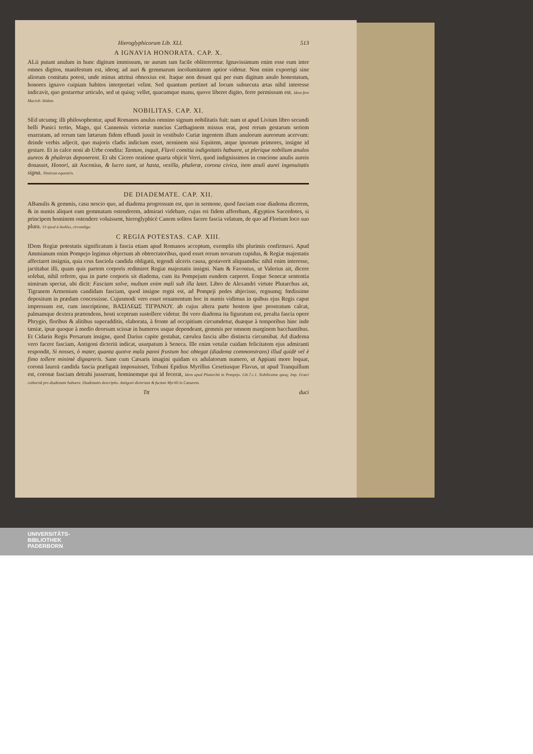Hieroglyphicorum Lib. XLI. 513
A IGNAVIA HONORATA. CAP. X.
ALii putant anulum in hunc digitum immissum, ne aurum tam facile oblitereretur. Ignavissimum enim esse eum inter omnes digitos, manifestum est, ideoq; ad auri & gemmarum incolumitatem aptior videtur. Non enim exporrigi sine aliorum comitatu potest, unde minus attritui obnoxius est. Itaque non desunt qui per eum digitum anulo honestatum, honores ignavo cuipiam habitos interpretari velint. Sed quantum pertinet ad locum subsecuta ætas nihil interesse indicavit, quo gestaretur articulo, sed ut quisq; vellet, quacumque manu, quove liberet digito, ferre permissum est. Idem fere Macrob. ibidem.
NOBILITAS. CAP. XI.
SEd utcumq; illi philosophentur, apud Romanos anulus omnino signum nobilitatis fuit: nam ut apud Livium libro secundi belli Punici tertio, Mago, qui Cannensis victoriæ nuncius Carthaginem missus erat, post rerum gestarum seriem enarratam, ad rerum tam lætarum fidem effundi jussit in vestibulo Curiæ ingentem illum anulorum aureorum acervum: deinde verbis adjecit, quo majoris cladis indicium esset, neminem nisi Equitem, atque ipsorum primores, insigne id gestare. Et in calce noni ab Urbe condita: Tantum, inquit, Flavii comitia indignitatis habuere, ut plerique nobilium anulos aureos & phaleras deponerent. Et ubi Cicero oratione quarta objicit Verri, quod indignissimos in concione anulis aureis donasset, Honori, ait Asconius, & lucro sunt, ut hasta, vexilla, phaleræ, corona civica, item anuli aurei ingenuitatis signa. Nimirum equestris.
DE DIADEMATE. CAP. XII.
ABanulis & gemmis, casu nescio quo, ad diadema progressum est, quo in sermone, quod fasciam esse diadema dicerem, & in numis aliquot eam gemmatam ostenderem, admirari videbare, cujus rei fidem afferebam, Ægyptios Sacerdotes, si principem hominem ostendere voluissent, hieroglyphicè Canem solitos facere fascia velatum, de quo ad Florium loco suo plura. Ut quod à διαδέω, circumligo.
C REGIA POTESTAS. CAP. XIII.
IDem Regiæ potestatis significatum à fascia etiam apud Romanos acceptum, exemplis tibi plurimis confirmavi. Apud Ammianum enim Pompejo legimus objectum ab obtrectatoribus, quod esset rerum novarum cupidus, & Regiæ majestatis affectaret insignia, quia crus fasciola candida obligatū, tegendi ulceris causa, gestaverit aliquamdiu: nihil enim interesse, jactitabat illi, quam quis partem corporis redimiret Regiæ majestatis insigni. Nam & Favonius, ut Valerius ait, dicere solebat, nihil referre, qua in parte corporis sit diadema, cum ita Pompejum eundem carperet. Eoque Senecæ sententia nimirum spectat, ubi dicit: Fasciam solve, multum enim mali sub illa latet. Libro de Alexandri virtute Plutarchus ait, Tigranem Armenium candidam fasciam, quod insigne regni est, ad Pompeji pedes abjecisse, regnumq; fœdissime depositum in prædam concessisse. Cujusmodi vero esset ornamentum hoc in numis vidimus in quibus ejus Regis caput impressum est, cum inscriptione, ΒΑΣΙΛΕΩΣ ΤΙΓΡΑΝΟΥ. ab cujus altera parte hostem ipse prostratum calcat, palmamque dextera prætendens, hosti sceptrum sustollere videtur. Ibi vero diadema ita figuratum est, prealta fascia opere Phrygio, floribus & alitibus superadditis, elaborata, à fronte ad occipitium circumdetur, duæque à temporibus hinc inde tæniæ, ipsæ quoque à medio deorsum scissæ in humeros usque dependeant, gemmis per omnem marginem bacchantibus. Et Cidarin Regis Persarum insigne, quod Darius capite gestabat, cærulea fascia albo distincta circumibat. Ad diadema vero facere fasciam, Antigoni dicteriū indicat, usurpatum à Seneca. Ille enim vetulæ cuidam felicitatem ejus admiranti respondit, Si nosses, ò mater, quanta quotve mala panni frustum hoc obtegat (diadema commonstrans) illud quidē vel è fimo tollere minimè dignareris. Sane cum Cæsaris imagini quidam ex adulatorum numero, ut Appiani more loquar, coronā laureā candida fascia præligatā imposuisset, Tribuni Epidius Myrillus Cesetiusque Flavus, ut apud Tranquillum est, coronæ fasciam detrahi jusserunt, hominemque qui id fecerat, Idem apud Plutarchū in Pompejo. Lib.7.c.1. Nobilissime quoq; Imp. Græci cothurnū pro diademate habuere. Diadematis descriptio. Antigoni dicterium & factum Myrilli in Cæsarem.
Ttt duci
UNIVERSITÄTS-
BIBLIOTHEK
PADERBORN